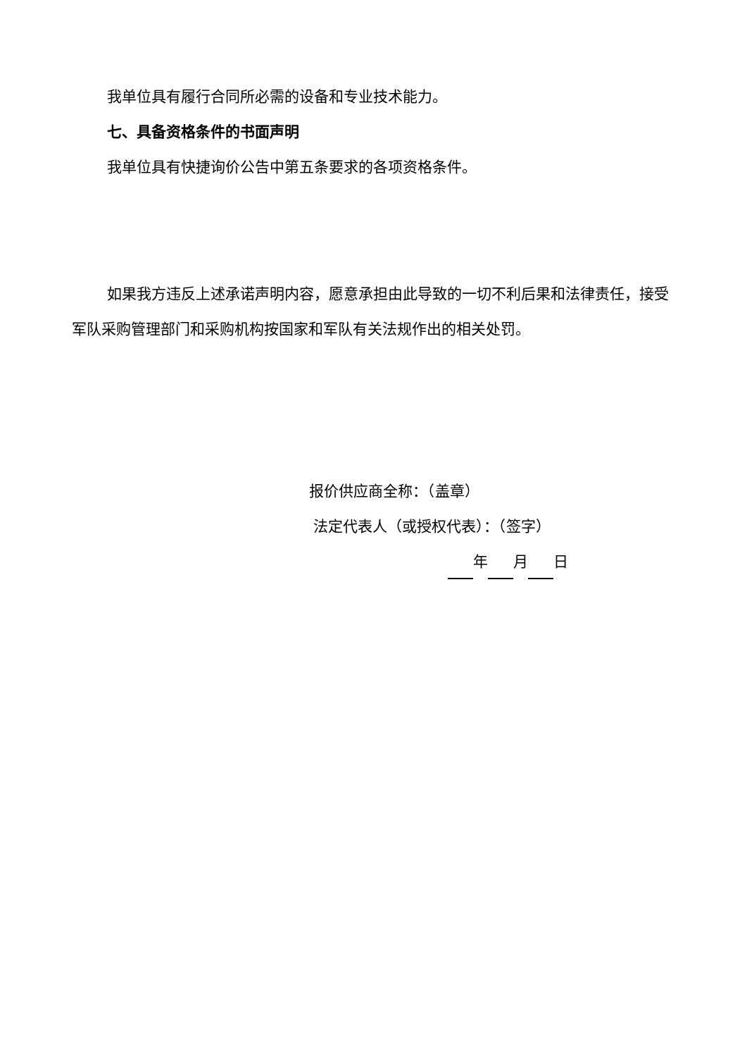我单位具有履行合同所必需的设备和专业技术能力。
七、具备资格条件的书面声明
我单位具有快捷询价公告中第五条要求的各项资格条件。
如果我方违反上述承诺声明内容，愿意承担由此导致的一切不利后果和法律责任，接受军队采购管理部门和采购机构按国家和军队有关法规作出的相关处罚。
报价供应商全称：（盖章）
法定代表人（或授权代表）：（签字）
年 月 日